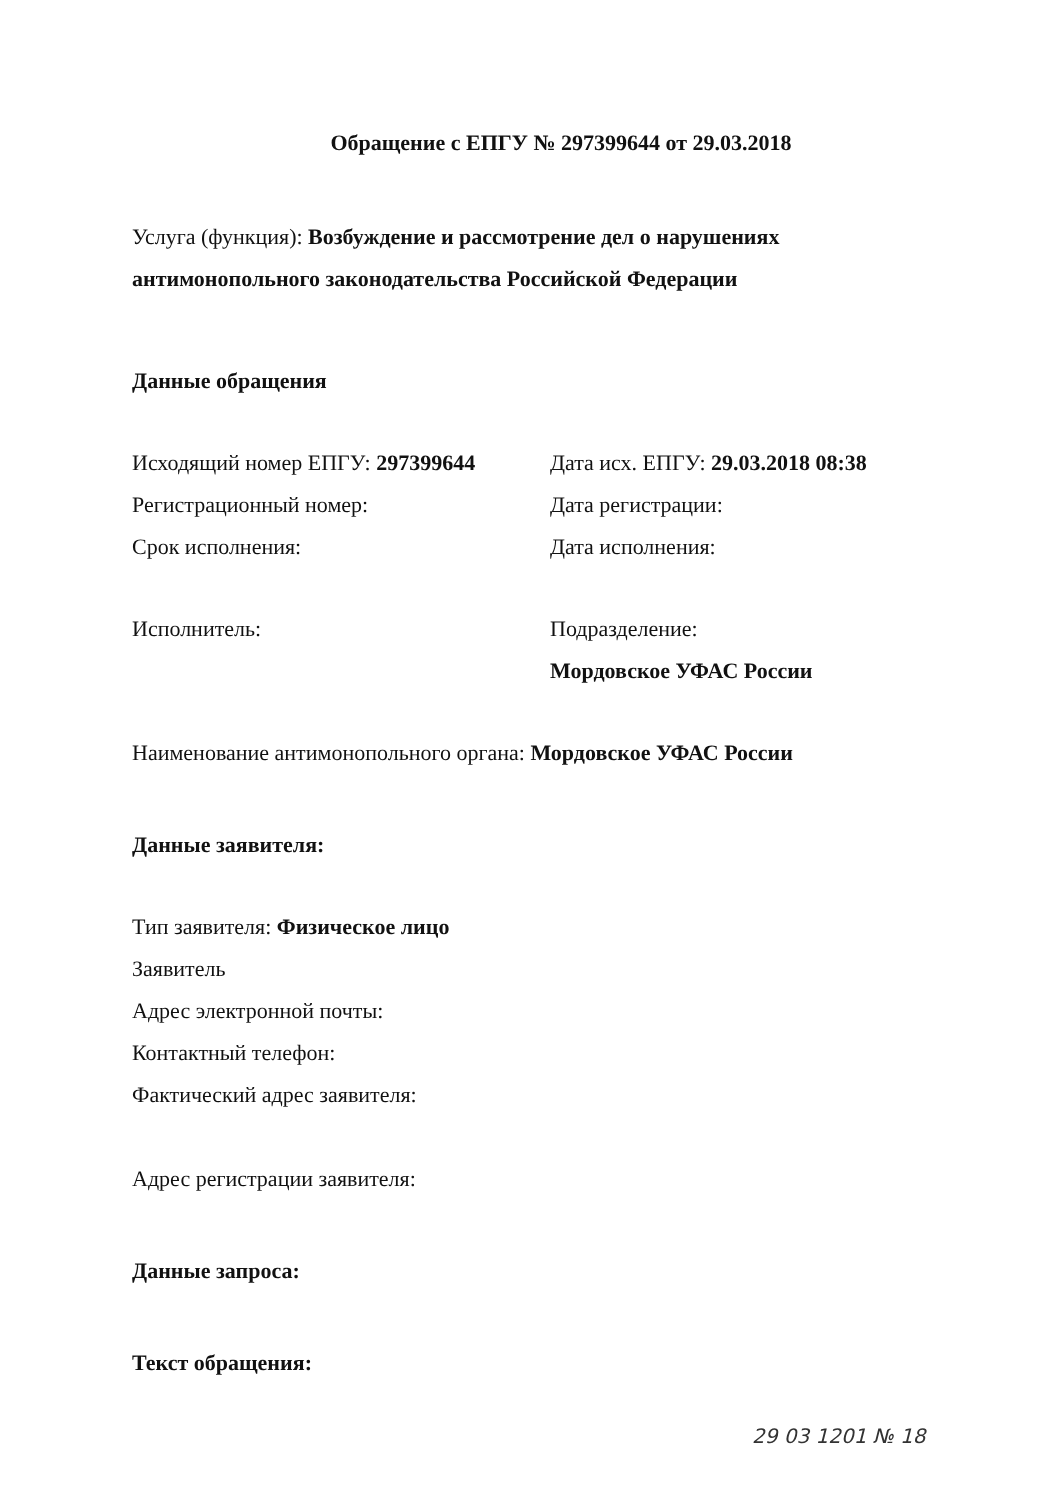Обращение с ЕПГУ № 297399644 от 29.03.2018
Услуга (функция): Возбуждение и рассмотрение дел о нарушениях антимонопольного законодательства Российской Федерации
Данные обращения
Исходящий номер ЕПГУ: 297399644 Дата исх. ЕПГУ: 29.03.2018 08:38
Регистрационный номер: Дата регистрации:
Срок исполнения: Дата исполнения:
Исполнитель: Подразделение:
Мордовское УФАС России
Наименование антимонопольного органа: Мордовское УФАС России
Данные заявителя:
Тип заявителя: Физическое лицо
Заявитель
Адрес электронной почты:
Контактный телефон:
Фактический адрес заявителя:
Адрес регистрации заявителя:
Данные запроса:
Текст обращения:
29 03 1201 № 18